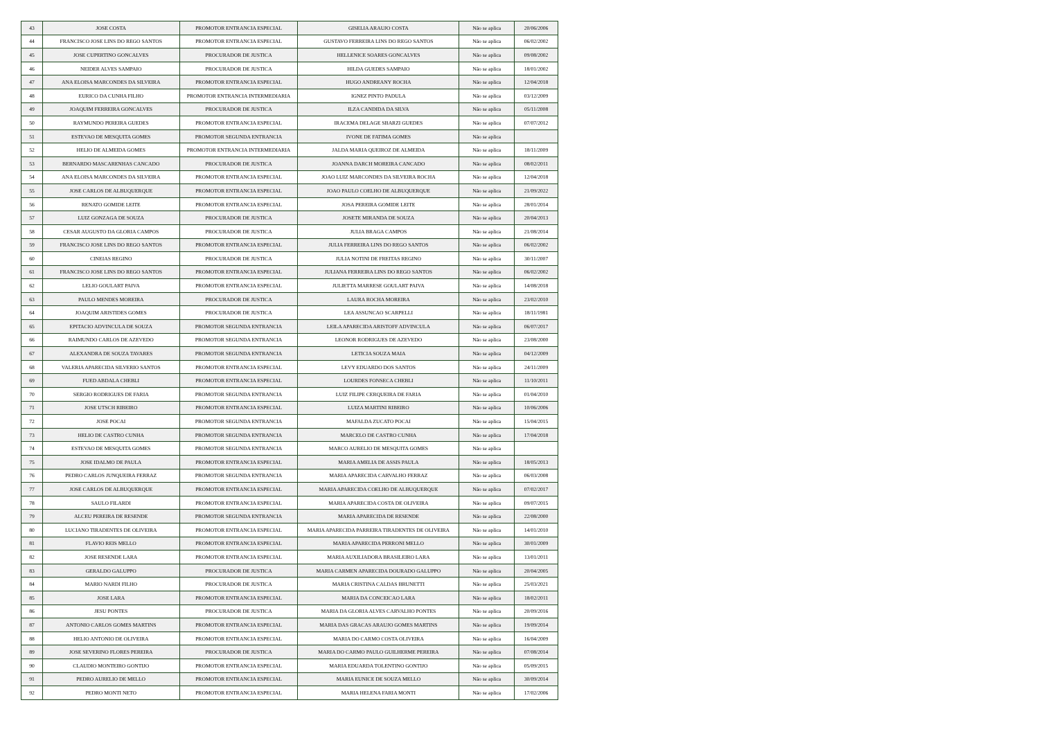| 43 | JOSE COSTA | PROMOTOR ENTRANCIA ESPECIAL | GISELIA ARAUJO COSTA | Não se aplica | 20/06/2006 |
| 44 | FRANCISCO JOSE LINS DO REGO SANTOS | PROMOTOR ENTRANCIA ESPECIAL | GUSTAVO FERREIRA LINS DO REGO SANTOS | Não se aplica | 06/02/2002 |
| 45 | JOSE CUPERTINO GONCALVES | PROCURADOR DE JUSTICA | HELLENICE SOARES GONCALVES | Não se aplica | 09/08/2002 |
| 46 | NEIDER ALVES SAMPAIO | PROCURADOR DE JUSTICA | HILDA GUEDES SAMPAIO | Não se aplica | 18/01/2002 |
| 47 | ANA ELOISA MARCONDES DA SILVEIRA | PROMOTOR ENTRANCIA ESPECIAL | HUGO ANDREANY ROCHA | Não se aplica | 12/04/2018 |
| 48 | EURICO DA CUNHA FILHO | PROMOTOR ENTRANCIA INTERMEDIARIA | IGNEZ PINTO PADULA | Não se aplica | 03/12/2009 |
| 49 | JOAQUIM FERREIRA GONCALVES | PROCURADOR DE JUSTICA | ILZA CANDIDA DA SILVA | Não se aplica | 05/11/2008 |
| 50 | RAYMUNDO PEREIRA GUEDES | PROMOTOR ENTRANCIA ESPECIAL | IRACEMA DELAGE SBARZI GUEDES | Não se aplica | 07/07/2012 |
| 51 | ESTEVAO DE MESQUITA GOMES | PROMOTOR SEGUNDA ENTRANCIA | IVONE DE FATIMA GOMES | Não se aplica | |
| 52 | HELIO DE ALMEIDA GOMES | PROMOTOR ENTRANCIA INTERMEDIARIA | JALDA MARIA QUEIROZ DE ALMEIDA | Não se aplica | 18/11/2009 |
| 53 | BERNARDO MASCARENHAS CANCADO | PROCURADOR DE JUSTICA | JOANNA DARCH MOREIRA CANCADO | Não se aplica | 08/02/2011 |
| 54 | ANA ELOISA MARCONDES DA SILVEIRA | PROMOTOR ENTRANCIA ESPECIAL | JOAO LUIZ MARCONDES DA SILVEIRA ROCHA | Não se aplica | 12/04/2018 |
| 55 | JOSE CARLOS DE ALBUQUERQUE | PROMOTOR ENTRANCIA ESPECIAL | JOAO PAULO COELHO DE ALBUQUERQUE | Não se aplica | 21/09/2022 |
| 56 | RENATO GOMIDE LEITE | PROMOTOR ENTRANCIA ESPECIAL | JOSA PEREIRA GOMIDE LEITE | Não se aplica | 28/01/2014 |
| 57 | LUIZ GONZAGA DE SOUZA | PROCURADOR DE JUSTICA | JOSETE MIRANDA DE SOUZA | Não se aplica | 20/04/2013 |
| 58 | CESAR AUGUSTO DA GLORIA CAMPOS | PROCURADOR DE JUSTICA | JULIA BRAGA CAMPOS | Não se aplica | 21/08/2014 |
| 59 | FRANCISCO JOSE LINS DO REGO SANTOS | PROMOTOR ENTRANCIA ESPECIAL | JULIA FERREIRA LINS DO REGO SANTOS | Não se aplica | 06/02/2002 |
| 60 | CINEIAS REGINO | PROCURADOR DE JUSTICA | JULIA NOTINI DE FREITAS REGINO | Não se aplica | 30/11/2007 |
| 61 | FRANCISCO JOSE LINS DO REGO SANTOS | PROMOTOR ENTRANCIA ESPECIAL | JULIANA FERREIRA LINS DO REGO SANTOS | Não se aplica | 06/02/2002 |
| 62 | LELIO GOULART PAIVA | PROMOTOR ENTRANCIA ESPECIAL | JULIETTA MARRESE GOULART PAIVA | Não se aplica | 14/08/2018 |
| 63 | PAULO MENDES MOREIRA | PROCURADOR DE JUSTICA | LAURA ROCHA MOREIRA | Não se aplica | 23/02/2010 |
| 64 | JOAQUIM ARISTIDES GOMES | PROCURADOR DE JUSTICA | LEA ASSUNCAO SCARPELLI | Não se aplica | 18/11/1981 |
| 65 | EPITACIO ADVINCULA DE SOUZA | PROMOTOR SEGUNDA ENTRANCIA | LEILA APARECIDA ARISTOFF ADVINCULA | Não se aplica | 06/07/2017 |
| 66 | RAIMUNDO CARLOS DE AZEVEDO | PROMOTOR SEGUNDA ENTRANCIA | LEONOR RODRIGUES DE AZEVEDO | Não se aplica | 23/08/2000 |
| 67 | ALEXANDRA DE SOUZA TAVARES | PROMOTOR SEGUNDA ENTRANCIA | LETICIA SOUZA MAIA | Não se aplica | 04/12/2009 |
| 68 | VALERIA APARECIDA SILVERIO SANTOS | PROMOTOR ENTRANCIA ESPECIAL | LEVY EDUARDO DOS SANTOS | Não se aplica | 24/11/2009 |
| 69 | FUED ABDALA CHEBLI | PROMOTOR ENTRANCIA ESPECIAL | LOURDES FONSECA CHEBLI | Não se aplica | 11/10/2011 |
| 70 | SERGIO RODRIGUES DE FARIA | PROMOTOR SEGUNDA ENTRANCIA | LUIZ FILIPE CERQUEIRA DE FARIA | Não se aplica | 01/04/2010 |
| 71 | JOSE UTSCH RIBEIRO | PROMOTOR ENTRANCIA ESPECIAL | LUIZA MARTINI RIBEIRO | Não se aplica | 10/06/2006 |
| 72 | JOSE POCAI | PROMOTOR SEGUNDA ENTRANCIA | MAFALDA ZUCATO POCAI | Não se aplica | 15/04/2015 |
| 73 | HELIO DE CASTRO CUNHA | PROMOTOR SEGUNDA ENTRANCIA | MARCELO DE CASTRO CUNHA | Não se aplica | 17/04/2018 |
| 74 | ESTEVAO DE MESQUITA GOMES | PROMOTOR SEGUNDA ENTRANCIA | MARCO AURELIO DE MESQUITA GOMES | Não se aplica | |
| 75 | JOSE IDALMO DE PAULA | PROMOTOR ENTRANCIA ESPECIAL | MARIA AMELIA DE ASSIS PAULA | Não se aplica | 18/05/2013 |
| 76 | PEDRO CARLOS JUNQUEIRA FERRAZ | PROMOTOR SEGUNDA ENTRANCIA | MARIA APARECIDA CARVALHO FERRAZ | Não se aplica | 06/03/2008 |
| 77 | JOSE CARLOS DE ALBUQUERQUE | PROMOTOR ENTRANCIA ESPECIAL | MARIA APARECIDA COELHO DE ALBUQUERQUE | Não se aplica | 07/02/2017 |
| 78 | SAULO FILARDI | PROMOTOR ENTRANCIA ESPECIAL | MARIA APARECIDA COSTA DE OLIVEIRA | Não se aplica | 09/07/2015 |
| 79 | ALCEU PEREIRA DE RESENDE | PROMOTOR SEGUNDA ENTRANCIA | MARIA APARECIDA DE RESENDE | Não se aplica | 22/08/2000 |
| 80 | LUCIANO TIRADENTES DE OLIVEIRA | PROMOTOR ENTRANCIA ESPECIAL | MARIA APARECIDA PARREIRA TIRADENTES DE OLIVEIRA | Não se aplica | 14/01/2010 |
| 81 | FLAVIO REIS MELLO | PROMOTOR ENTRANCIA ESPECIAL | MARIA APARECIDA PERRONI MELLO | Não se aplica | 30/01/2009 |
| 82 | JOSE RESENDE LARA | PROMOTOR ENTRANCIA ESPECIAL | MARIA AUXILIADORA BRASILEIRO LARA | Não se aplica | 13/01/2011 |
| 83 | GERALDO GALUPPO | PROCURADOR DE JUSTICA | MARIA CARMEN APARECIDA DOURADO GALUPPO | Não se aplica | 20/04/2005 |
| 84 | MARIO NARDI FILHO | PROCURADOR DE JUSTICA | MARIA CRISTINA CALDAS BRUNETTI | Não se aplica | 25/03/2021 |
| 85 | JOSE LARA | PROMOTOR ENTRANCIA ESPECIAL | MARIA DA CONCEICAO LARA | Não se aplica | 18/02/2011 |
| 86 | JESU PONTES | PROCURADOR DE JUSTICA | MARIA DA GLORIA ALVES CARVALHO PONTES | Não se aplica | 20/09/2016 |
| 87 | ANTONIO CARLOS GOMES MARTINS | PROMOTOR ENTRANCIA ESPECIAL | MARIA DAS GRACAS ARAUJO GOMES MARTINS | Não se aplica | 19/09/2014 |
| 88 | HELIO ANTONIO DE OLIVEIRA | PROMOTOR ENTRANCIA ESPECIAL | MARIA DO CARMO COSTA OLIVEIRA | Não se aplica | 16/04/2009 |
| 89 | JOSE SEVERINO FLORES PEREIRA | PROCURADOR DE JUSTICA | MARIA DO CARMO PAULO GUILHERME PEREIRA | Não se aplica | 07/08/2014 |
| 90 | CLAUDIO MONTEIRO GONTIJO | PROMOTOR ENTRANCIA ESPECIAL | MARIA EDUARDA TOLENTINO GONTIJO | Não se aplica | 05/09/2015 |
| 91 | PEDRO AURELIO DE MELLO | PROMOTOR ENTRANCIA ESPECIAL | MARIA EUNICE DE SOUZA MELLO | Não se aplica | 30/09/2014 |
| 92 | PEDRO MONTI NETO | PROMOTOR ENTRANCIA ESPECIAL | MARIA HELENA FARIA MONTI | Não se aplica | 17/02/2006 |